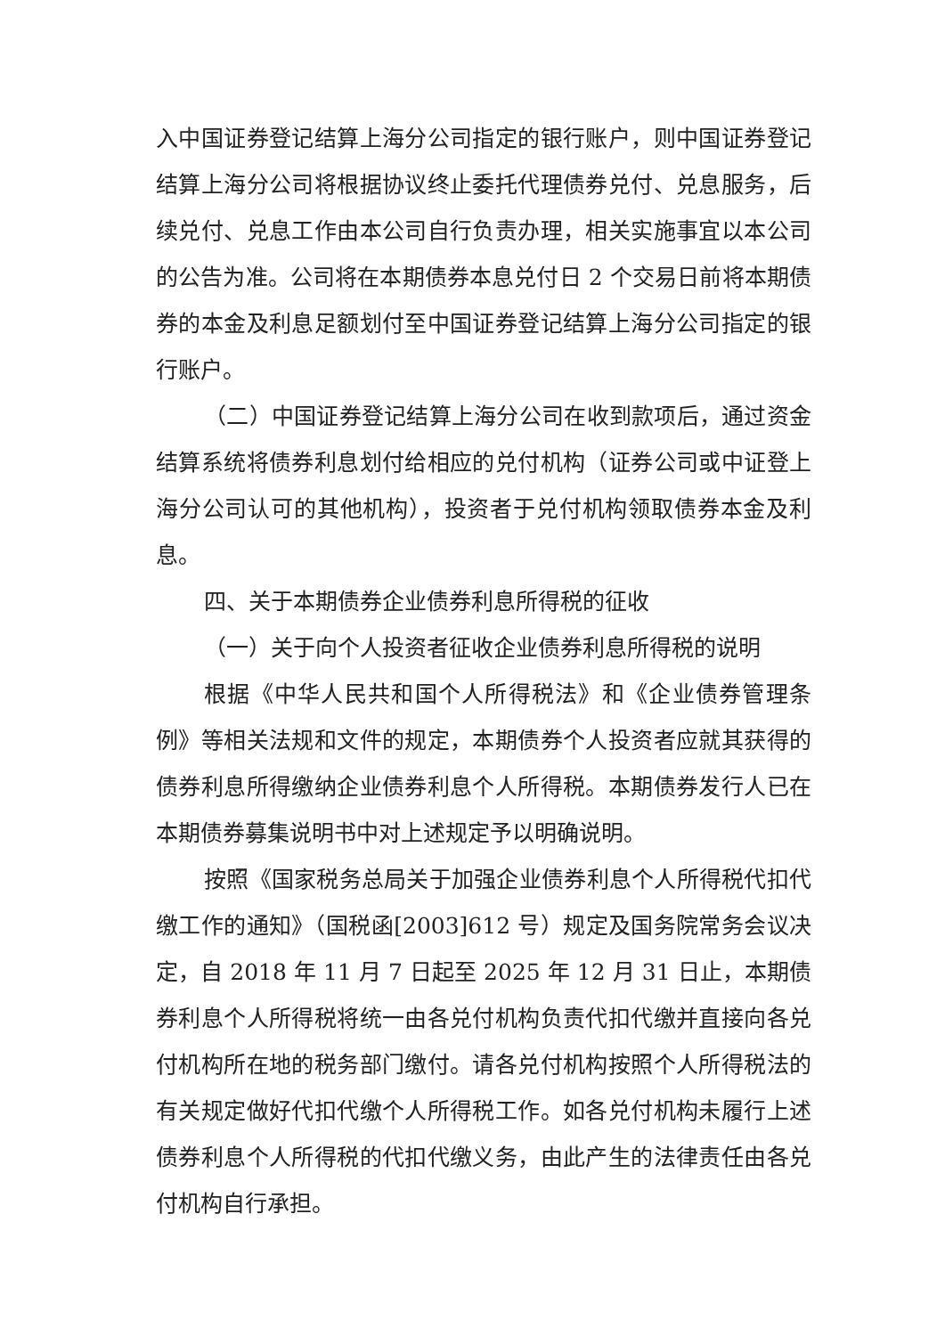入中国证券登记结算上海分公司指定的银行账户，则中国证券登记结算上海分公司将根据协议终止委托代理债券兑付、兑息服务，后续兑付、兑息工作由本公司自行负责办理，相关实施事宜以本公司的公告为准。公司将在本期债券本息兑付日 2 个交易日前将本期债券的本金及利息足额划付至中国证券登记结算上海分公司指定的银行账户。
（二）中国证券登记结算上海分公司在收到款项后，通过资金结算系统将债券利息划付给相应的兑付机构（证券公司或中证登上海分公司认可的其他机构），投资者于兑付机构领取债券本金及利息。
四、关于本期债券企业债券利息所得税的征收
（一）关于向个人投资者征收企业债券利息所得税的说明
根据《中华人民共和国个人所得税法》和《企业债券管理条例》等相关法规和文件的规定，本期债券个人投资者应就其获得的债券利息所得缴纳企业债券利息个人所得税。本期债券发行人已在本期债券募集说明书中对上述规定予以明确说明。
按照《国家税务总局关于加强企业债券利息个人所得税代扣代缴工作的通知》（国税函[2003]612 号）规定及国务院常务会议决定，自 2018 年 11 月 7 日起至 2025 年 12 月 31 日止，本期债券利息个人所得税将统一由各兑付机构负责代扣代缴并直接向各兑付机构所在地的税务部门缴付。请各兑付机构按照个人所得税法的有关规定做好代扣代缴个人所得税工作。如各兑付机构未履行上述债券利息个人所得税的代扣代缴义务，由此产生的法律责任由各兑付机构自行承担。